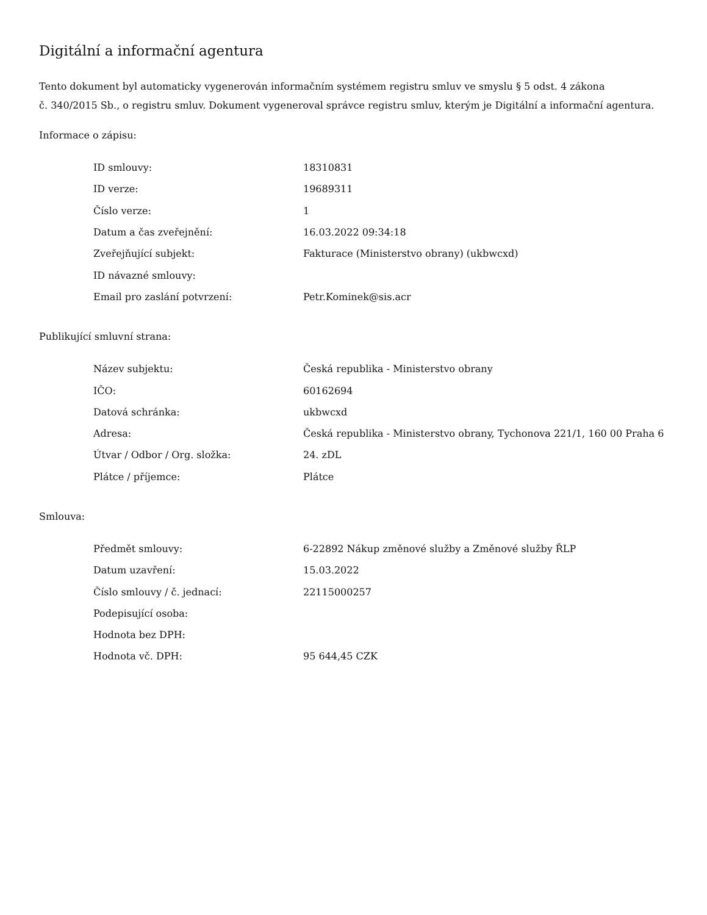Digitální a informační agentura
Tento dokument byl automaticky vygenerován informačním systémem registru smluv ve smyslu § 5 odst. 4 zákona
č. 340/2015 Sb., o registru smluv. Dokument vygeneroval správce registru smluv, kterým je Digitální a informační agentura.
Informace o zápisu:
| ID smlouvy: | 18310831 |
| ID verze: | 19689311 |
| Číslo verze: | 1 |
| Datum a čas zveřejnění: | 16.03.2022 09:34:18 |
| Zveřejňující subjekt: | Fakturace (Ministerstvo obrany) (ukbwcxd) |
| ID návazné smlouvy: | |
| Email pro zaslání potvrzení: | Petr.Kominek@sis.acr |
Publikující smluvní strana:
| Název subjektu: | Česká republika - Ministerstvo obrany |
| IČO: | 60162694 |
| Datová schránka: | ukbwcxd |
| Adresa: | Česká republika - Ministerstvo obrany, Tychonova 221/1, 160 00 Praha 6 |
| Útvar / Odbor / Org. složka: | 24. zDL |
| Plátce / příjemce: | Plátce |
Smlouva:
| Předmět smlouvy: | 6-22892 Nákup změnové služby a Změnové služby ŘLP |
| Datum uzavření: | 15.03.2022 |
| Číslo smlouvy / č. jednací: | 22115000257 |
| Podepisující osoba: | |
| Hodnota bez DPH: | |
| Hodnota vč. DPH: | 95 644,45 CZK |